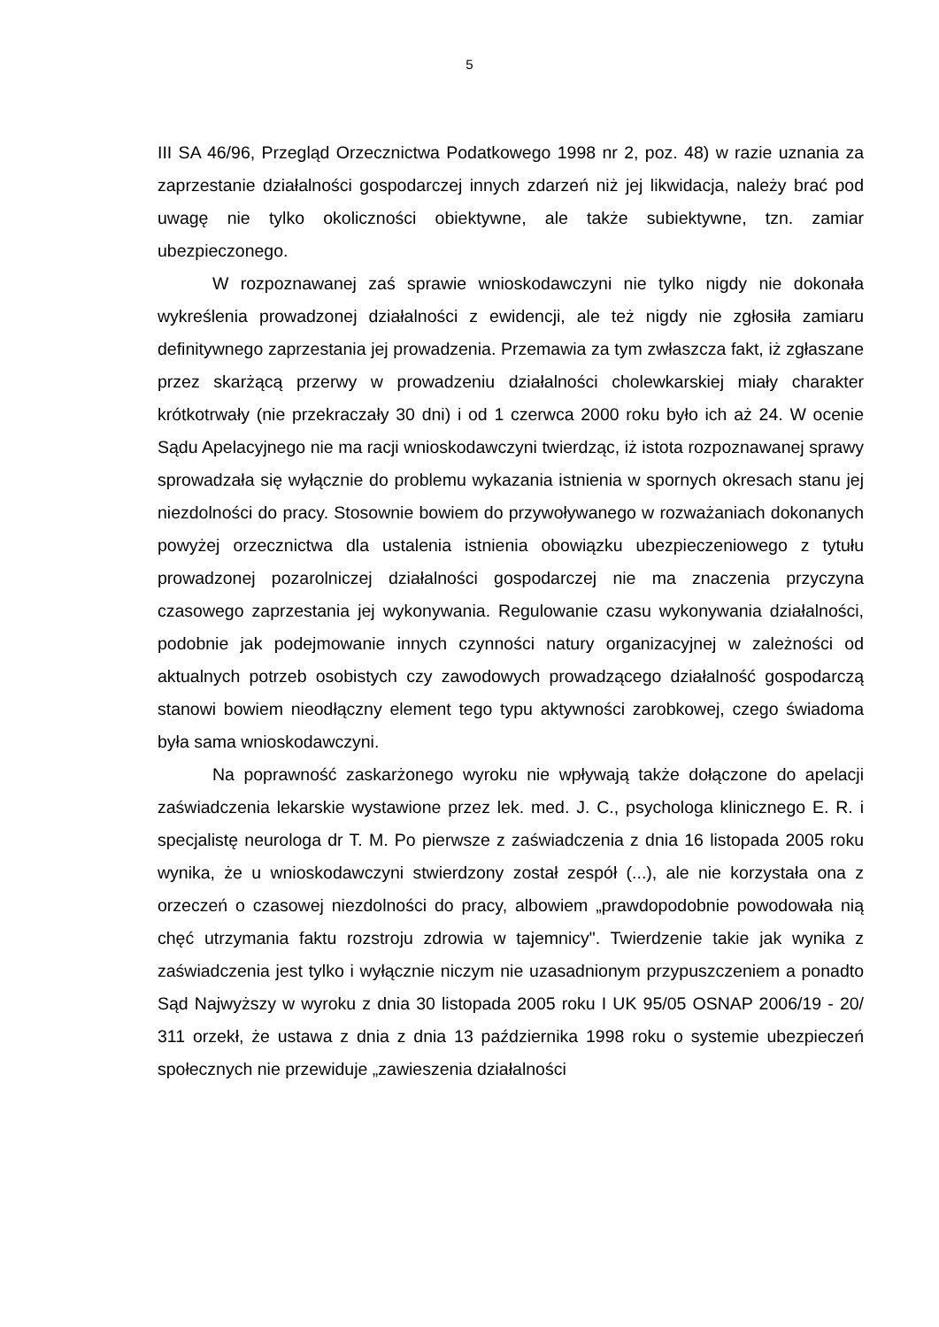5
III SA 46/96, Przegląd Orzecznictwa Podatkowego 1998 nr 2, poz. 48) w razie uznania za zaprzestanie działalności gospodarczej innych zdarzeń niż jej likwidacja, należy brać pod uwagę nie tylko okoliczności obiektywne, ale także subiektywne, tzn. zamiar ubezpieczonego.
W rozpoznawanej zaś sprawie wnioskodawczyni nie tylko nigdy nie dokonała wykreślenia prowadzonej działalności z ewidencji, ale też nigdy nie zgłosiła zamiaru definitywnego zaprzestania jej prowadzenia. Przemawia za tym zwłaszcza fakt, iż zgłaszane przez skarżącą przerwy w prowadzeniu działalności cholewkarskiej miały charakter krótkotrwały (nie przekraczały 30 dni) i od 1 czerwca 2000 roku było ich aż 24. W ocenie Sądu Apelacyjnego nie ma racji wnioskodawczyni twierdząc, iż istota rozpoznawanej sprawy sprowadzała się wyłącznie do problemu wykazania istnienia w spornych okresach stanu jej niezdolności do pracy. Stosownie bowiem do przywoływanego w rozważaniach dokonanych powyżej orzecznictwa dla ustalenia istnienia obowiązku ubezpieczeniowego z tytułu prowadzonej pozarolniczej działalności gospodarczej nie ma znaczenia przyczyna czasowego zaprzestania jej wykonywania. Regulowanie czasu wykonywania działalności, podobnie jak podejmowanie innych czynności natury organizacyjnej w zależności od aktualnych potrzeb osobistych czy zawodowych prowadzącego działalność gospodarczą stanowi bowiem nieodłączny element tego typu aktywności zarobkowej, czego świadoma była sama wnioskodawczyni.
Na poprawność zaskarżonego wyroku nie wpływają także dołączone do apelacji zaświadczenia lekarskie wystawione przez lek. med. J. C., psychologa klinicznego E. R. i specjalistę neurologa dr T. M. Po pierwsze z zaświadczenia z dnia 16 listopada 2005 roku wynika, że u wnioskodawczyni stwierdzony został zespół (...), ale nie korzystała ona z orzeczeń o czasowej niezdolności do pracy, albowiem „prawdopodobnie powodowała nią chęć utrzymania faktu rozstroju zdrowia w tajemnicy". Twierdzenie takie jak wynika z zaświadczenia jest tylko i wyłącznie niczym nie uzasadnionym przypuszczeniem a ponadto Sąd Najwyższy w wyroku z dnia 30 listopada 2005 roku I UK 95/05 OSNAP 2006/19 - 20/ 311 orzekł, że ustawa z dnia z dnia 13 października 1998 roku o systemie ubezpieczeń społecznych nie przewiduje „zawieszenia działalności